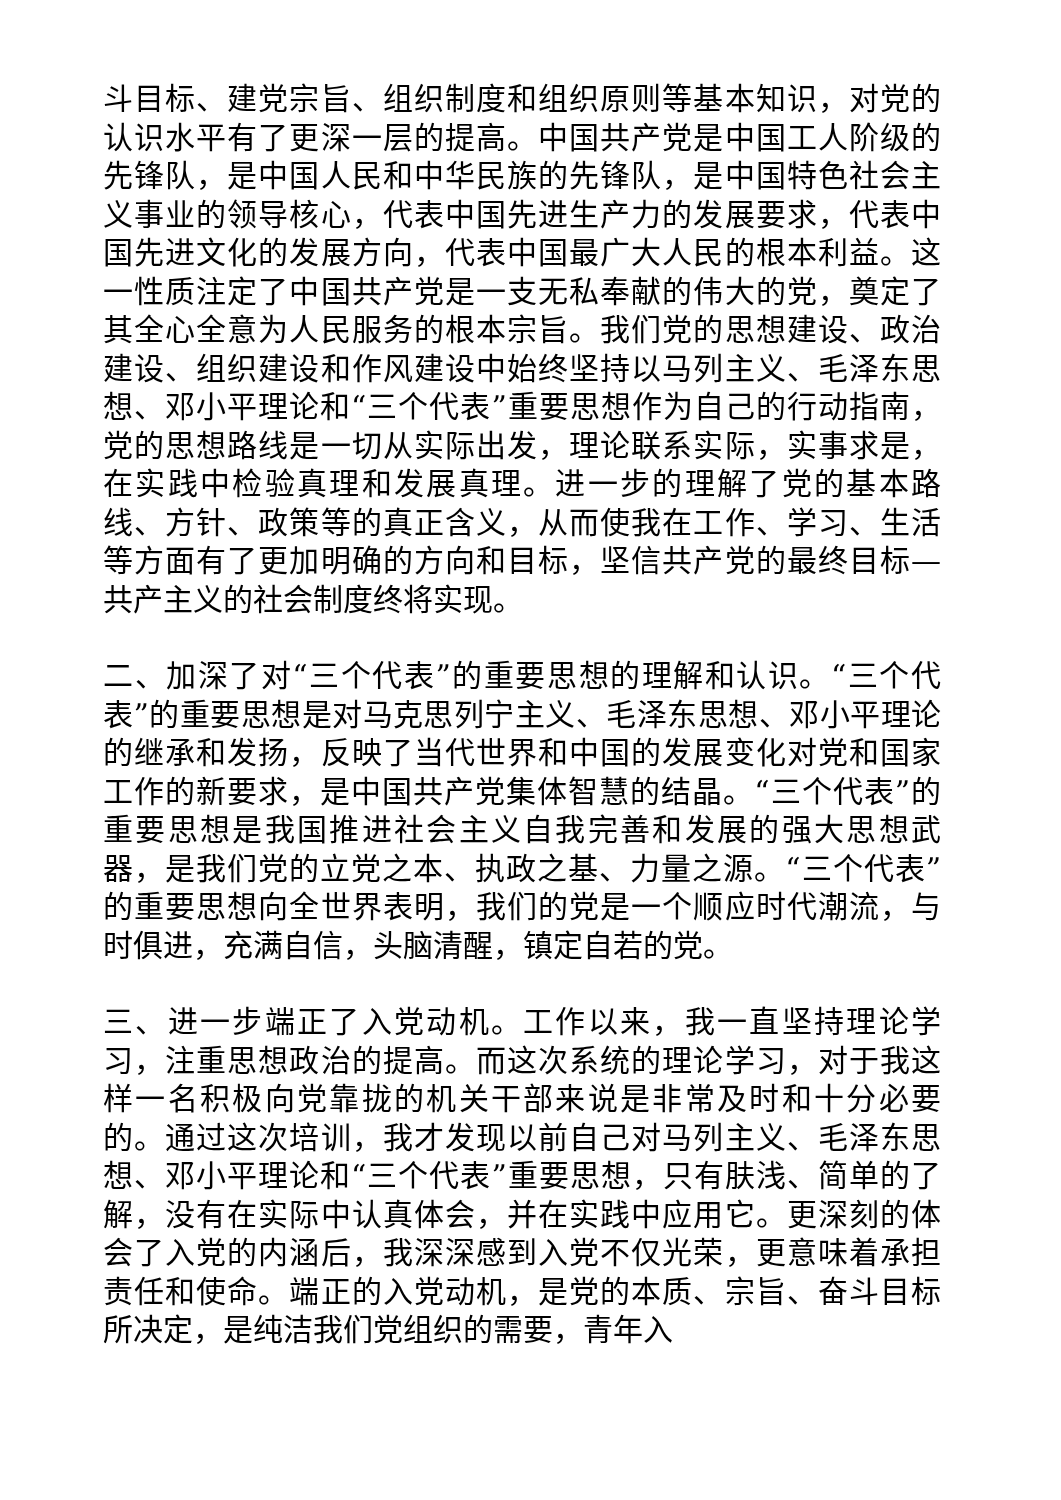斗目标、建党宗旨、组织制度和组织原则等基本知识，对党的认识水平有了更深一层的提高。中国共产党是中国工人阶级的先锋队，是中国人民和中华民族的先锋队，是中国特色社会主义事业的领导核心，代表中国先进生产力的发展要求，代表中国先进文化的发展方向，代表中国最广大人民的根本利益。这一性质注定了中国共产党是一支无私奉献的伟大的党，奠定了其全心全意为人民服务的根本宗旨。我们党的思想建设、政治建设、组织建设和作风建设中始终坚持以马列主义、毛泽东思想、邓小平理论和“三个代表”重要思想作为自己的行动指南，党的思想路线是一切从实际出发，理论联系实际，实事求是，在实践中检验真理和发展真理。进一步的理解了党的基本路线、方针、政策等的真正含义，从而使我在工作、学习、生活等方面有了更加明确的方向和目标，坚信共产党的最终目标—共产主义的社会制度终将实现。
二、加深了对“三个代表”的重要思想的理解和认识。“三个代表”的重要思想是对马克思列宁主义、毛泽东思想、邓小平理论的继承和发扬，反映了当代世界和中国的发展变化对党和国家工作的新要求，是中国共产党集体智慧的结晶。“三个代表”的重要思想是我国推进社会主义自我完善和发展的强大思想武器，是我们党的立党之本、执政之基、力量之源。“三个代表”的重要思想向全世界表明，我们的党是一个顺应时代潮流，与时俱进，充满自信，头脑清醒，镇定自若的党。
三、进一步端正了入党动机。工作以来，我一直坚持理论学习，注重思想政治的提高。而这次系统的理论学习，对于我这样一名积极向党靠拢的机关干部来说是非常及时和十分必要的。通过这次培训，我才发现以前自己对马列主义、毛泽东思想、邓小平理论和“三个代表”重要思想，只有肤浅、简单的了解，没有在实际中认真体会，并在实践中应用它。更深刻的体会了入党的内涵后，我深深感到入党不仅光荣，更意味着承担责任和使命。端正的入党动机，是党的本质、宗旨、奋斗目标所决定，是纯洁我们党组织的需要，青年入